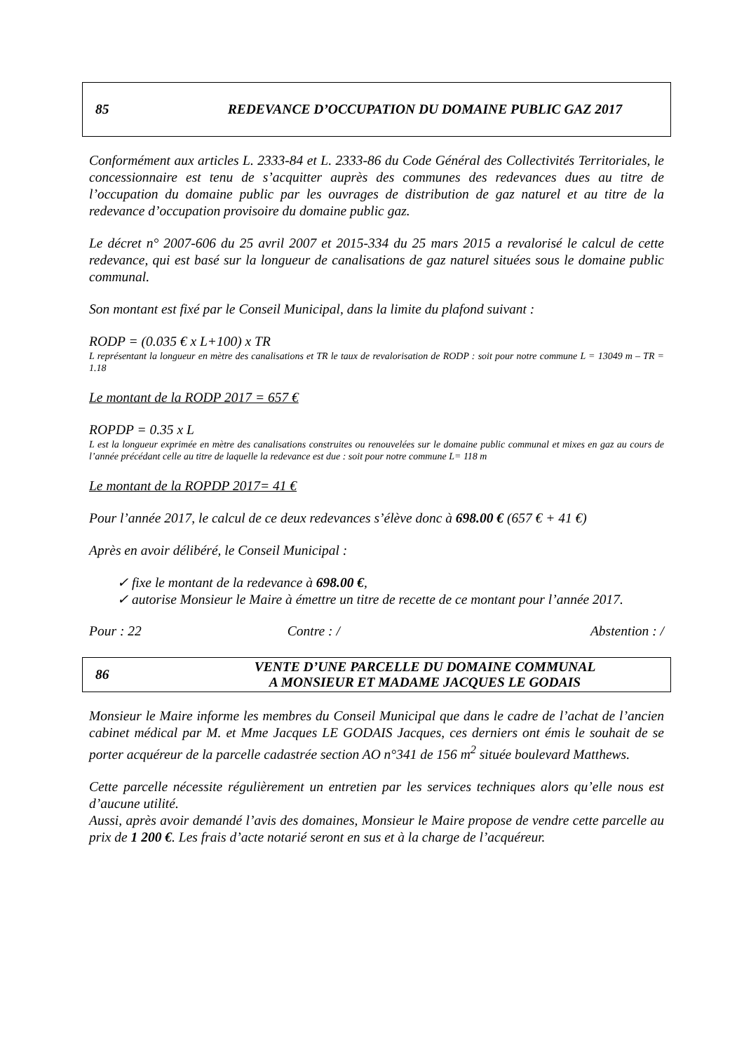85 REDEVANCE D’OCCUPATION DU DOMAINE PUBLIC GAZ 2017
Conformément aux articles L. 2333-84 et L. 2333-86 du Code Général des Collectivités Territoriales, le concessionnaire est tenu de s’acquitter auprès des communes des redevances dues au titre de l’occupation du domaine public par les ouvrages de distribution de gaz naturel et au titre de la redevance d’occupation provisoire du domaine public gaz.
Le décret n° 2007-606 du 25 avril 2007 et 2015-334 du 25 mars 2015 a revalorisé le calcul de cette redevance, qui est basé sur la longueur de canalisations de gaz naturel situées sous le domaine public communal.
Son montant est fixé par le Conseil Municipal, dans la limite du plafond suivant :
RODP = (0.035 € x L+100) x TR
L représentant la longueur en mètre des canalisations et TR le taux de revalorisation de RODP : soit pour notre commune L = 13049 m – TR = 1.18
Le montant de la RODP 2017 = 657 €
ROPDP = 0.35 x L
L est la longueur exprimée en mètre des canalisations construites ou renouvelées sur le domaine public communal et mixes en gaz au cours de l’année précédant celle au titre de laquelle la redevance est due : soit pour notre commune L= 118 m
Le montant de la ROPDP 2017= 41 €
Pour l’année 2017, le calcul de ce deux redevances s’élève donc à 698.00 € (657 € + 41 €)
Après en avoir délibéré, le Conseil Municipal :
✓ fixe le montant de la redevance à 698.00 €,
✓ autorise Monsieur le Maire à émettre un titre de recette de ce montant pour l’année 2017.
Pour : 22 Contre : / Abstention : /
86 VENTE D’UNE PARCELLE DU DOMAINE COMMUNAL
A MONSIEUR ET MADAME JACQUES LE GODAIS
Monsieur le Maire informe les membres du Conseil Municipal que dans le cadre de l’achat de l’ancien cabinet médical par M. et Mme Jacques LE GODAIS Jacques, ces derniers ont émis le souhait de se porter acquéreur de la parcelle cadastrée section AO n°341 de 156 m<sup>2</sup> située boulevard Matthews.
Cette parcelle nécessite régulièrement un entretien par les services techniques alors qu’elle nous est d’aucune utilité.
Aussi, après avoir demandé l’avis des domaines, Monsieur le Maire propose de vendre cette parcelle au prix de 1 200 €. Les frais d’acte notarié seront en sus et à la charge de l’acquéreur.